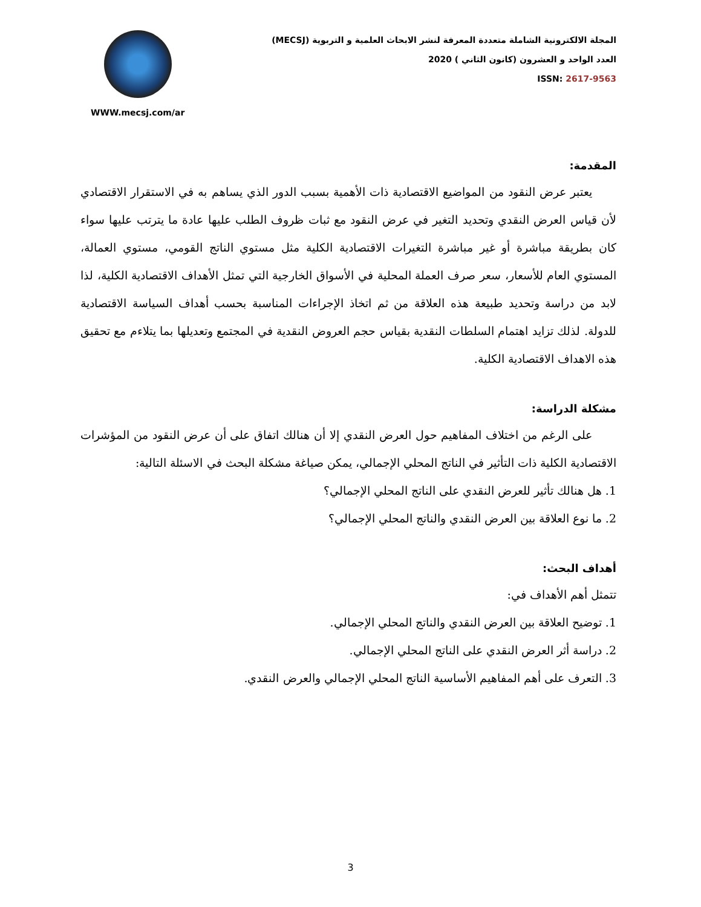WWW.mecsj.com/ar
المجلة الالكترونية الشاملة متعددة المعرفة لنشر الابحاث العلمية و التربوية (MECSJ)
العدد الواحد و العشرون (كانون الثاني ) 2020
ISSN: 2617-9563
المقدمة:
يعتبر عرض النقود من المواضيع الاقتصادية ذات الأهمية بسبب الدور الذي يساهم به في الاستقرار الاقتصادي لأن قياس العرض النقدي وتحديد التغير في عرض النقود مع ثبات ظروف الطلب عليها عادة ما يترتب عليها سواء كان بطريقة مباشرة أو غير مباشرة التغيرات الاقتصادية الكلية مثل مستوي الناتج القومي، مستوي العمالة، المستوي العام للأسعار، سعر صرف العملة المحلية في الأسواق الخارجية التي تمثل الأهداف الاقتصادية الكلية، لذا لابد من دراسة وتحديد طبيعة هذه العلاقة من ثم اتخاذ الإجراءات المناسبة بحسب أهداف السياسة الاقتصادية للدولة. لذلك تزايد اهتمام السلطات النقدية بقياس حجم العروض النقدية في المجتمع وتعديلها بما يتلاءم مع تحقيق هذه الاهداف الاقتصادية الكلية.
مشكلة الدراسة:
على الرغم من اختلاف المفاهيم حول العرض النقدي إلا أن هنالك اتفاق على أن عرض النقود من المؤشرات الاقتصادية الكلية ذات التأثير في الناتج المحلي الإجمالي، يمكن صياغة مشكلة البحث في الاسئلة التالية:
1. هل هنالك تأثير للعرض النقدي على الناتج المحلي الإجمالي؟
2. ما نوع العلاقة بين العرض النقدي والناتج المحلي الإجمالي؟
أهداف البحث:
تتمثل أهم الأهداف في:
1. توضيح العلاقة بين العرض النقدي والناتج المحلي الإجمالي.
2. دراسة أثر العرض النقدي على الناتج المحلي الإجمالي.
3. التعرف على أهم المفاهيم الأساسية الناتج المحلي الإجمالي والعرض النقدي.
3